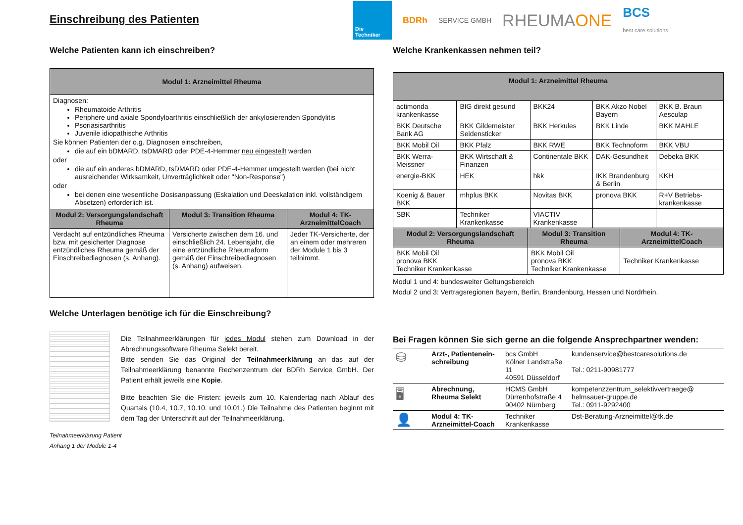Einschreibung des Patienten
Welche Patienten kann ich einschreiben?
| Modul 1: Arzneimittel Rheuma | | |
| --- | --- | --- |
| Diagnosen: Rheumatoide Arthritis Periphere und axiale Spondyloarthritis einschließlich der ankylosierenden Spondylitis Psoriasisarthritis Juvenile idiopathische Arthritis Sie können Patienten der o.g. Diagnosen einschreiben, die auf ein bDMARD, tsDMARD oder PDE-4-Hemmer neu eingestellt werden oder die auf ein anderes bDMARD, tsDMARD oder PDE-4-Hemmer umgestellt werden (bei nicht ausreichender Wirksamkeit, Unverträglichkeit oder "Non-Response") oder bei denen eine wesentliche Dosisanpassung (Eskalation und Deeskalation inkl. vollständigem Absetzen) erforderlich ist. | | |
| Modul 2: Versorgungslandschaft Rheuma | Modul 3: Transition Rheuma | Modul 4: TK-ArzneimittelCoach |
| Verdacht auf entzündliches Rheuma bzw. mit gesicherter Diagnose entzündliches Rheuma gemäß der Einschreibediagnosen (s. Anhang). | Versicherte zwischen dem 16. und einschließlich 24. Lebensjahr, die eine entzündliche Rheumaform gemäß der Einschreibediagnosen (s. Anhang) aufweisen. | Jeder TK-Versicherte, der an einem oder mehreren der Module 1 bis 3 teilnimmt. |
Welche Unterlagen benötige ich für die Einschreibung?
Die Teilnahmeerklärungen für jedes Modul stehen zum Download in der Abrechnungssoftware Rheuma Selekt bereit.
Bitte senden Sie das Original der Teilnahmeerklärung an das auf der Teilnahmeerklärung benannte Rechenzentrum der BDRh Service GmbH. Der Patient erhält jeweils eine Kopie.
Bitte beachten Sie die Fristen: jeweils zum 10. Kalendertag nach Ablauf des Quartals (10.4, 10.7, 10.10. und 10.01.) Die Teilnahme des Patienten beginnt mit dem Tag der Unterschrift auf der Teilnahmeerklärung.
Teilnahmeerklärung Patient
Anhang 1 der Module 1-4
Die Techniker
BDRh SERVICE GMBH RHEUMAONE BCS
best care solutions
Welche Krankenkassen nehmen teil?
| Modul 1: Arzneimittel Rheuma | | | | |
| --- | --- | --- | --- | --- |
| actimonda krankenkasse | BIG direkt gesund | BKK24 | BKK Akzo Nobel Bayern | BKK B. Braun Aesculap |
| BKK Deutsche Bank AG | BKK Gildemeister Seidensticker | BKK Herkules | BKK Linde | BKK MAHLE |
| BKK Mobil Oil | BKK Pfalz | BKK RWE | BKK Technoform | BKK VBU |
| BKK Werra-Meissner | BKK Wirtschaft & Finanzen | Continentale BKK | DAK-Gesundheit | Debeka BKK |
| energie-BKK | HEK | hkk | IKK Brandenburg & Berlin | KKH |
| Koenig & Bauer BKK | mhplus BKK | Novitas BKK | pronova BKK | R+V Betriebs-krankenkasse |
| SBK | Techniker Krankenkasse | VIACTIV Krankenkasse | | |
| Modul 2: Versorgungslandschaft Rheuma | Modul 3: Transition Rheuma | Modul 4: TK-ArzneimittelCoach |
| --- | --- | --- |
| BKK Mobil Oil pronova BKK Techniker Krankenkasse | BKK Mobil Oil pronova BKK Techniker Krankenkasse | Techniker Krankenkasse |
Modul 1 und 4: bundesweiter Geltungsbereich
Modul 2 und 3: Vertragsregionen Bayern, Berlin, Brandenburg, Hessen und Nordrhein.
Bei Fragen können Sie sich gerne an die folgende Ansprechpartner wenden:
| ⛁ | Arzt-, Patientenein-schreibung | bcs GmbH Kölner Landstraße 11 40591 Düsseldorf | kundenservice@bestcaresolutions.de Tel.: 0211-90981777 |
| 🖥 | Abrechnung, Rheuma Selekt | HCMS GmbH Dürrenhofstraße 4 90402 Nürnberg | kompetenzzentrum_selektivvertraege@ helmsauer-gruppe.de Tel.: 0911-9292400 |
| 👤 | Modul 4: TK-Arzneimittel-Coach | Techniker Krankenkasse | Dst-Beratung-Arzneimittel@tk.de |